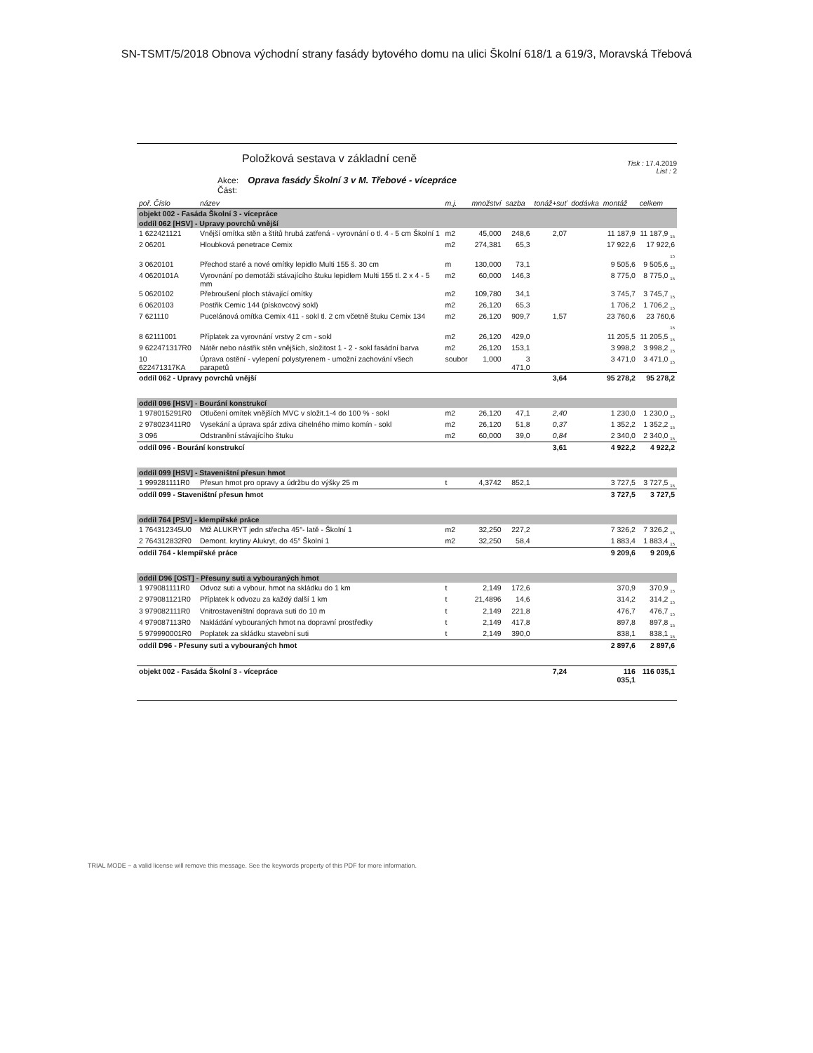SN-TSMT/5/2018 Obnova východní strany fasády bytového domu na ulici Školní 618/1 a 619/3, Moravská Třebová
Položková sestava v základní ceně
Tisk : 17.4.2019
List : 2
Akce: Oprava fasády Školní 3 v M. Třebové - vícepráce
Část:
| poř. Číslo | název | m.j. | množství | sazba | tonáž+suť | dodávka | montáž | celkem |
| --- | --- | --- | --- | --- | --- | --- | --- | --- |
| objekt 002 - Fasáda Školní 3 - vícepráce | | | | | | | | |
| oddíl 062 [HSV] - Upravy povrchů vnější | | | | | | | | |
| 1 622421121 | Vnější omítka stěn a štítů hrubá zatřená - vyrovnání o tl. 4 - 5 cm Školní 1 | m2 | 45,000 | 248,6 | 2,07 | | 11 187,9 | 11 187,9 <sub>15</sub> |
| 2 06201 | Hloubková penetrace Cemix | m2 | 274,381 | 65,3 | | | 17 922,6 | 17 922,6 <sub>15</sub> |
| 3 0620101 | Přechod staré a nové omítky lepidlo Multi 155 š. 30 cm | m | 130,000 | 73,1 | | | 9 505,6 | 9 505,6 <sub>15</sub> |
| 4 0620101A | Vyrovnání po demotáži stávajícího štuku lepidlem Multi 155 tl. 2 x 4 - 5 mm | m2 | 60,000 | 146,3 | | | 8 775,0 | 8 775,0 <sub>15</sub> |
| 5 0620102 | Přebroušení ploch stávající omítky | m2 | 109,780 | 34,1 | | | 3 745,7 | 3 745,7 <sub>15</sub> |
| 6 0620103 | Postřik Cemic 144 (pískovcový sokl) | m2 | 26,120 | 65,3 | | | 1 706,2 | 1 706,2 <sub>15</sub> |
| 7 621110 | Pucelánová omítka Cemix 411 - sokl tl. 2 cm včetně štuku Cemix 134 | m2 | 26,120 | 909,7 | 1,57 | | 23 760,6 | 23 760,6 <sub>15</sub> |
| 8 62111001 | Příplatek za vyrovnání vrstvy 2 cm - sokl | m2 | 26,120 | 429,0 | | | 11 205,5 | 11 205,5 <sub>15</sub> |
| 9 622471317R0 | Nátěr nebo nástřik stěn vnějších, složitost 1 - 2 - sokl fasádní barva | m2 | 26,120 | 153,1 | | | 3 998,2 | 3 998,2 <sub>15</sub> |
| 10 622471317KA | Úprava ostění - vylepení polystyrenem - umožní zachování všech parapetů | soubor | 1,000 | 3 471,0 | | | 3 471,0 | 3 471,0 <sub>15</sub> |
| oddíl 062 - Upravy povrchů vnější | | | | | 3,64 | | 95 278,2 | 95 278,2 |
| oddíl 096 [HSV] - Bourání konstrukcí | | | | | | | | |
| 1 978015291R0 | Otlučení omítek vnějších MVC v složit.1-4 do 100 % - sokl | m2 | 26,120 | 47,1 | 2,40 | | 1 230,0 | 1 230,0 <sub>15</sub> |
| 2 978023411R0 | Vysekání a úprava spár zdiva cihelného mimo komín - sokl | m2 | 26,120 | 51,8 | 0,37 | | 1 352,2 | 1 352,2 <sub>15</sub> |
| 3 096 | Odstranění stávajícího štuku | m2 | 60,000 | 39,0 | 0,84 | | 2 340,0 | 2 340,0 <sub>15</sub> |
| oddíl 096 - Bourání konstrukcí | | | | | 3,61 | | 4 922,2 | 4 922,2 |
| oddíl 099 [HSV] - Staveništní přesun hmot | | | | | | | | |
| 1 999281111R0 | Přesun hmot pro opravy a údržbu do výšky 25 m | t | 4,3742 | 852,1 | | | 3 727,5 | 3 727,5 <sub>15</sub> |
| oddíl 099 - Staveništní přesun hmot | | | | | | | 3 727,5 | 3 727,5 |
| oddíl 764 [PSV] - klempířské práce | | | | | | | | |
| 1 764312345U0 | Mtž ALUKRYT jedn střecha 45°- latě - Školní 1 | m2 | 32,250 | 227,2 | | | 7 326,2 | 7 326,2 <sub>15</sub> |
| 2 764312832R0 | Demont. krytiny Alukryt, do 45° Školní 1 | m2 | 32,250 | 58,4 | | | 1 883,4 | 1 883,4 <sub>15</sub> |
| oddíl 764 - klempířské práce | | | | | | | 9 209,6 | 9 209,6 |
| oddíl D96 [OST] - Přesuny suti a vybouraných hmot | | | | | | | | |
| 1 979081111R0 | Odvoz suti a vybour. hmot na skládku do 1 km | t | 2,149 | 172,6 | | | 370,9 | 370,9 <sub>15</sub> |
| 2 979081121R0 | Příplatek k odvozu za každý další 1 km | t | 21,4896 | 14,6 | | | 314,2 | 314,2 <sub>15</sub> |
| 3 979082111R0 | Vnitrostaveništní doprava suti do 10 m | t | 2,149 | 221,8 | | | 476,7 | 476,7 <sub>15</sub> |
| 4 979087113R0 | Nakládání vybouraných hmot na dopravní prostředky | t | 2,149 | 417,8 | | | 897,8 | 897,8 <sub>15</sub> |
| 5 979990001R0 | Poplatek za skládku stavební suti | t | 2,149 | 390,0 | | | 838,1 | 838,1 <sub>15</sub> |
| oddíl D96 - Přesuny suti a vybouraných hmot | | | | | | | 2 897,6 | 2 897,6 |
| objekt 002 - Fasáda Školní 3 - vícepráce | | | | | 7,24 | | 116 035,1 | 116 035,1 |
TRIAL MODE − a valid license will remove this message. See the keywords property of this PDF for more information.